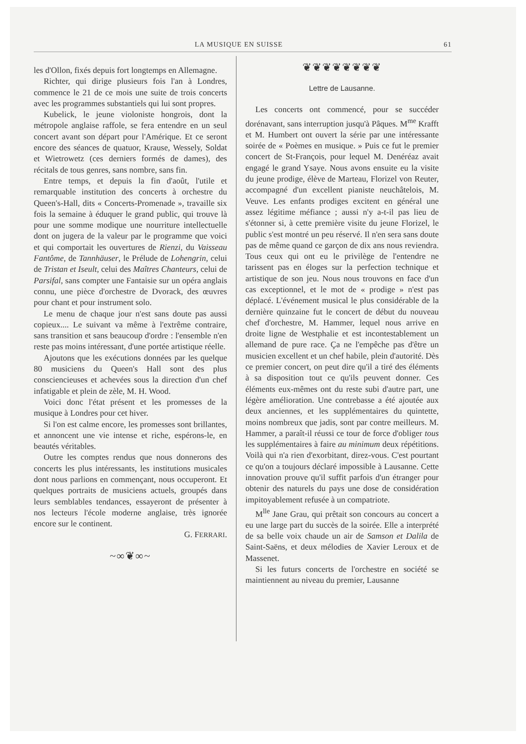LA MUSIQUE EN SUISSE 61
les d'Ollon, fixés depuis fort longtemps en Allemagne.
Richter, qui dirige plusieurs fois l'an à Londres, commence le 21 de ce mois une suite de trois concerts avec les programmes substantiels qui lui sont propres.
Kubelick, le jeune violoniste hongrois, dont la métropole anglaise raffole, se fera entendre en un seul concert avant son départ pour l'Amérique. Et ce seront encore des séances de quatuor, Krause, Wessely, Soldat et Wietrowetz (ces derniers formés de dames), des récitals de tous genres, sans nombre, sans fin.
Entre temps, et depuis la fin d'août, l'utile et remarquable institution des concerts à orchestre du Queen's-Hall, dits « Concerts-Promenade », travaille six fois la semaine à éduquer le grand public, qui trouve là pour une somme modique une nourriture intellectuelle dont on jugera de la valeur par le programme que voici et qui comportait les ouvertures de Rienzi, du Vaisseau Fantôme, de Tannhäuser, le Prélude de Lohengrin, celui de Tristan et Iseult, celui des Maîtres Chanteurs, celui de Parsifal, sans compter une Fantaisie sur un opéra anglais connu, une pièce d'orchestre de Dvorack, des œuvres pour chant et pour instrument solo.
Le menu de chaque jour n'est sans doute pas aussi copieux.... Le suivant va même à l'extrême contraire, sans transition et sans beaucoup d'ordre : l'ensemble n'en reste pas moins intéressant, d'une portée artistique réelle.
Ajoutons que les exécutions données par les quelque 80 musiciens du Queen's Hall sont des plus consciencieuses et achevées sous la direction d'un chef infatigable et plein de zèle, M. H. Wood.
Voici donc l'état présent et les promesses de la musique à Londres pour cet hiver.
Si l'on est calme encore, les promesses sont brillantes, et annoncent une vie intense et riche, espérons-le, en beautés véritables.
Outre les comptes rendus que nous donnerons des concerts les plus intéressants, les institutions musicales dont nous parlions en commençant, nous occuperont. Et quelques portraits de musiciens actuels, groupés dans leurs semblables tendances, essayeront de présenter à nos lecteurs l'école moderne anglaise, très ignorée encore sur le continent.
G. FERRARI.
~∞❦∞~
❦❦❦❦❦❦❦❦
Lettre de Lausanne.
Les concerts ont commencé, pour se succéder dorénavant, sans interruption jusqu'à Pâques. M<sup>me</sup> Krafft et M. Humbert ont ouvert la série par une intéressante soirée de « Poèmes en musique. » Puis ce fut le premier concert de St-François, pour lequel M. Denéréaz avait engagé le grand Ysaye. Nous avons ensuite eu la visite du jeune prodige, élève de Marteau, Florizel von Reuter, accompagné d'un excellent pianiste neuchâtelois, M. Veuve. Les enfants prodiges excitent en général une assez légitime méfiance ; aussi n'y a-t-il pas lieu de s'étonner si, à cette première visite du jeune Florizel, le public s'est montré un peu réservé. Il n'en sera sans doute pas de même quand ce garçon de dix ans nous reviendra. Tous ceux qui ont eu le privilège de l'entendre ne tarissent pas en éloges sur la perfection technique et artistique de son jeu. Nous nous trouvons en face d'un cas exceptionnel, et le mot de « prodige » n'est pas déplacé. L'événement musical le plus considérable de la dernière quinzaine fut le concert de début du nouveau chef d'orchestre, M. Hammer, lequel nous arrive en droite ligne de Westphalie et est incontestablement un allemand de pure race. Ça ne l'empêche pas d'être un musicien excellent et un chef habile, plein d'autorité. Dès ce premier concert, on peut dire qu'il a tiré des éléments à sa disposition tout ce qu'ils peuvent donner. Ces éléments eux-mêmes ont du reste subi d'autre part, une légère amélioration. Une contrebasse a été ajoutée aux deux anciennes, et les supplémentaires du quintette, moins nombreux que jadis, sont par contre meilleurs. M. Hammer, a paraît-il réussi ce tour de force d'obliger tous les supplémentaires à faire au minimum deux répétitions. Voilà qui n'a rien d'exorbitant, direz-vous. C'est pourtant ce qu'on a toujours déclaré impossible à Lausanne. Cette innovation prouve qu'il suffit parfois d'un étranger pour obtenir des naturels du pays une dose de considération impitoyablement refusée à un compatriote.
M<sup>lle</sup> Jane Grau, qui prêtait son concours au concert a eu une large part du succès de la soirée. Elle a interprété de sa belle voix chaude un air de Samson et Dalila de Saint-Saëns, et deux mélodies de Xavier Leroux et de Massenet.
Si les futurs concerts de l'orchestre en société se maintiennent au niveau du premier, Lausanne